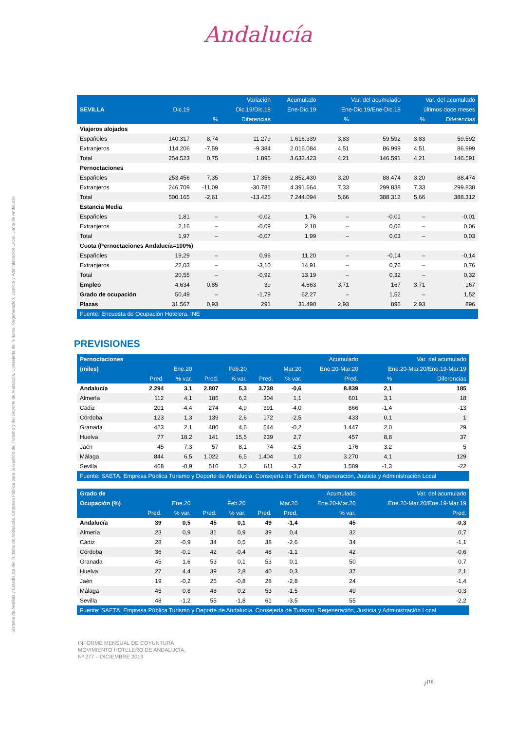Sistema de Análisis y Estadística del Turismo de Andalucía. Empresa Pública para la Gestión del Turismo y del Deporte de Andalucía. Consejería de Turismo, Regeneración, Justicia y Administración Local. Junta de Andalucía
Andalucía
| | | | Variación | Acumulado | Var. del acumulado | | Var. del acumulado | |
| --- | --- | --- | --- | --- | --- | --- | --- | --- |
| SEVILLA | Dic.19 | | Dic.19/Dic.18 | Ene-Dic.19 | Ene-Dic.19/Ene-Dic.18 | | últimos doce meses | |
| | | % | Diferencias | | % | | % | Diferencias |
| Viajeros alojados | | | | | | | | |
| Españoles | 140.317 | 8,74 | 11.279 | 1.616.339 | 3,83 | 59.592 | 3,83 | 59.592 |
| Extranjeros | 114.206 | -7,59 | -9.384 | 2.016.084 | 4,51 | 86.999 | 4,51 | 86.999 |
| Total | 254.523 | 0,75 | 1.895 | 3.632.423 | 4,21 | 146.591 | 4,21 | 146.591 |
| Pernoctaciones | | | | | | | | |
| Españoles | 253.456 | 7,35 | 17.356 | 2.852.430 | 3,20 | 88.474 | 3,20 | 88.474 |
| Extranjeros | 246.709 | -11,09 | -30.781 | 4.391.664 | 7,33 | 299.838 | 7,33 | 299.838 |
| Total | 500.165 | -2,61 | -13.425 | 7.244.094 | 5,66 | 388.312 | 5,66 | 388.312 |
| Estancia Media | | | | | | | | |
| Españoles | 1,81 | – | -0,02 | 1,76 | – | -0,01 | – | -0,01 |
| Extranjeros | 2,16 | – | -0,09 | 2,18 | – | 0,06 | – | 0,06 |
| Total | 1,97 | – | -0,07 | 1,99 | – | 0,03 | – | 0,03 |
| Cuota (Pernoctaciones Andalucía=100%) | | | | | | | | |
| Españoles | 19,29 | – | 0,96 | 11,20 | – | -0,14 | – | -0,14 |
| Extranjeros | 22,03 | – | -3,10 | 14,91 | – | 0,76 | – | 0,76 |
| Total | 20,55 | – | -0,92 | 13,19 | – | 0,32 | – | 0,32 |
| Empleo | 4.634 | 0,85 | 39 | 4.663 | 3,71 | 167 | 3,71 | 167 |
| Grado de ocupación | 50,49 | – | -1,79 | 62,27 | – | 1,52 | – | 1,52 |
| Plazas | 31.567 | 0,93 | 291 | 31.490 | 2,93 | 896 | 2,93 | 896 |
| Fuente: Encuesta de Ocupación Hotelera. INE | | | | | | | | |
PREVISIONES
| Pernoctaciones | | | | | | | Acumulado | Var. del acumulado | |
| --- | --- | --- | --- | --- | --- | --- | --- | --- | --- |
| (miles) | Ene.20 | | Feb.20 | | Mar.20 | | Ene.20-Mar.20 | Ene.20-Mar.20/Ene.19-Mar.19 | |
| | Pred. | % var. | Pred. | % var. | Pred. | % var. | Pred. | % | Diferencias |
| Andalucía | 2.294 | 3,1 | 2.807 | 5,3 | 3.738 | -0,6 | 8.839 | 2,1 | 185 |
| Almería | 112 | 4,1 | 185 | 6,2 | 304 | 1,1 | 601 | 3,1 | 18 |
| Cádiz | 201 | -4,4 | 274 | 4,9 | 391 | -4,0 | 866 | -1,4 | -13 |
| Córdoba | 123 | 1,3 | 139 | 2,6 | 172 | -2,5 | 433 | 0,1 | 1 |
| Granada | 423 | 2,1 | 480 | 4,6 | 544 | -0,2 | 1.447 | 2,0 | 29 |
| Huelva | 77 | 18,2 | 141 | 15,5 | 239 | 2,7 | 457 | 8,8 | 37 |
| Jaén | 45 | 7,3 | 57 | 8,1 | 74 | -2,5 | 176 | 3,2 | 5 |
| Málaga | 844 | 6,5 | 1.022 | 6,5 | 1.404 | 1,0 | 3.270 | 4,1 | 129 |
| Sevilla | 468 | -0,9 | 510 | 1,2 | 611 | -3,7 | 1.589 | -1,3 | -22 |
| Fuente: SAETA. Empresa Pública Turismo y Deporte de Andalucía. Consejería de Turismo, Regeneración, Justicia y Administración Local | | | | | | | | | |
| Grado de | | | | | | | Acumulado | Var. del acumulado |
| --- | --- | --- | --- | --- | --- | --- | --- | --- |
| Ocupación (%) | Ene.20 | | Feb.20 | | Mar.20 | | Ene.20-Mar.20 | Ene.20-Mar.20/Ene.19-Mar.19 |
| | Pred. | % var. | Pred. | % var. | Pred. | Pred. | % var. | Pred. |
| Andalucía | 39 | 0,5 | 45 | 0,1 | 49 | -1,4 | 45 | -0,3 |
| Almería | 23 | 0,9 | 31 | 0,9 | 39 | 0,4 | 32 | 0,7 |
| Cádiz | 28 | -0,9 | 34 | 0,5 | 38 | -2,6 | 34 | -1,1 |
| Córdoba | 36 | -0,1 | 42 | -0,4 | 48 | -1,1 | 42 | -0,6 |
| Granada | 45 | 1,6 | 53 | 0,1 | 53 | 0,1 | 50 | 0,7 |
| Huelva | 27 | 4,4 | 39 | 2,8 | 40 | 0,3 | 37 | 2,1 |
| Jaén | 19 | -0,2 | 25 | -0,8 | 28 | -2,8 | 24 | -1,4 |
| Málaga | 45 | 0,8 | 48 | 0,2 | 53 | -1,5 | 49 | -0,3 |
| Sevilla | 48 | -1,2 | 55 | -1,8 | 61 | -3,5 | 55 | -2,2 |
| Fuente: SAETA. Empresa Pública Turismo y Deporte de Andalucía. Consejería de Turismo, Regeneración, Justicia y Administración Local | | | | | | | | |
INFORME MENSUAL DE COYUNTURA
MOVIMIENTO HOTELERO DE ANDALUCÍA.
Nº 277 – DICIEMBRE 2019
7<sup>|10</sup>